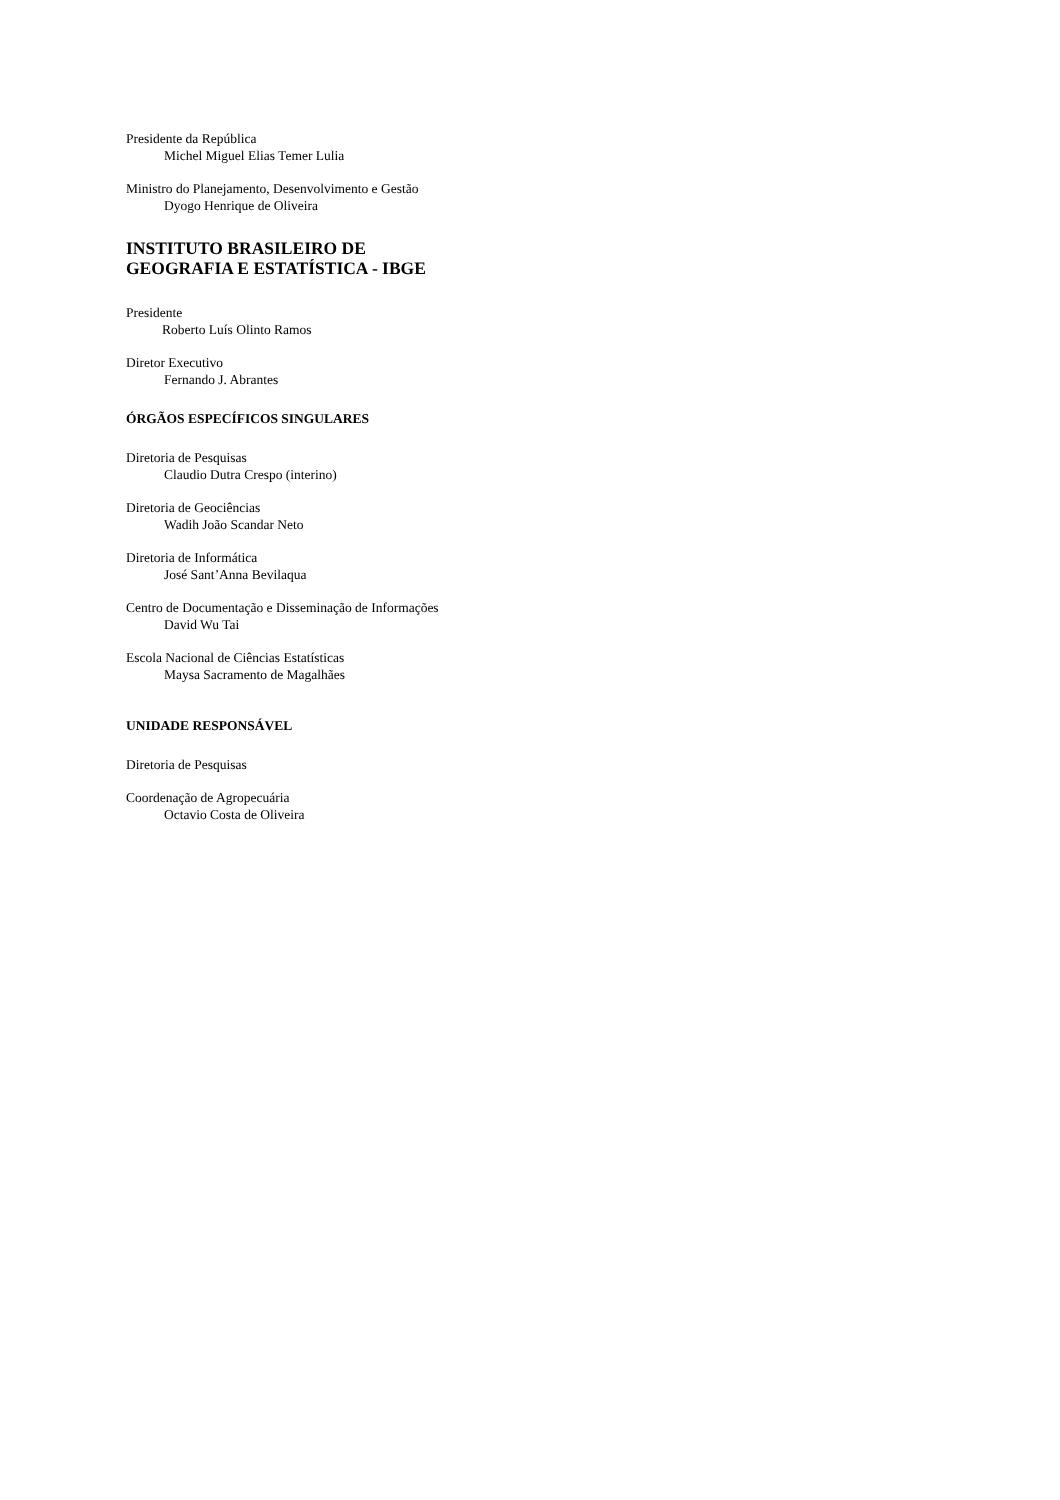Presidente da República
Michel Miguel Elias Temer Lulia
Ministro do Planejamento, Desenvolvimento e Gestão
Dyogo Henrique de Oliveira
INSTITUTO BRASILEIRO DE
GEOGRAFIA E ESTATÍSTICA - IBGE
Presidente
Roberto Luís Olinto Ramos
Diretor Executivo
Fernando J. Abrantes
ÓRGÃOS ESPECÍFICOS SINGULARES
Diretoria de Pesquisas
Claudio Dutra Crespo (interino)
Diretoria de Geociências
Wadih João Scandar Neto
Diretoria de Informática
José Sant’Anna Bevilaqua
Centro de Documentação e Disseminação de Informações
David Wu Tai
Escola Nacional de Ciências Estatísticas
Maysa Sacramento de Magalhães
UNIDADE RESPONSÁVEL
Diretoria de Pesquisas
Coordenação de Agropecuária
Octavio Costa de Oliveira